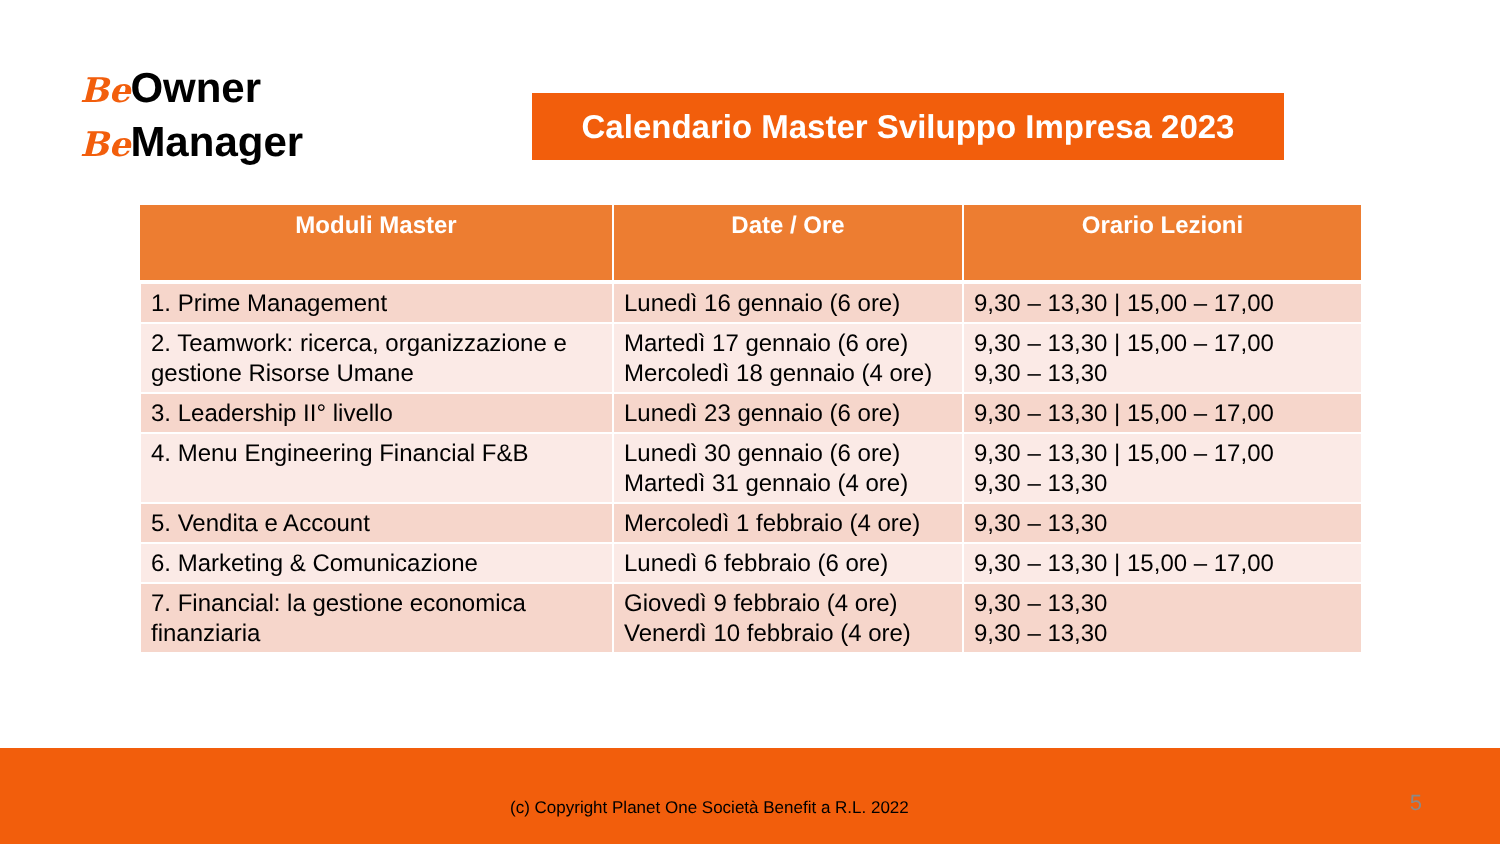Be Owner
Be Manager
Calendario Master Sviluppo Impresa 2023
| Moduli Master | Date / Ore | Orario Lezioni |
| --- | --- | --- |
| 1. Prime Management | Lunedì 16 gennaio (6 ore) | 9,30 – 13,30 / 15,00 – 17,00 |
| 2. Teamwork: ricerca, organizzazione e gestione Risorse Umane | Martedì 17 gennaio (6 ore) Mercoledì 18 gennaio (4 ore) | 9,30 – 13,30 / 15,00 – 17,00 9,30 – 13,30 |
| 3. Leadership II° livello | Lunedì 23 gennaio (6 ore) | 9,30 – 13,30 / 15,00 – 17,00 |
| 4. Menu Engineering Financial F&B | Lunedì 30 gennaio (6 ore) Martedì 31 gennaio (4 ore) | 9,30 – 13,30 / 15,00 – 17,00 9,30 – 13,30 |
| 5. Vendita e Account | Mercoledì 1 febbraio (4 ore) | 9,30 – 13,30 |
| 6. Marketing & Comunicazione | Lunedì 6 febbraio (6 ore) | 9,30 – 13,30 / 15,00 – 17,00 |
| 7. Financial: la gestione economica finanziaria | Giovedì 9 febbraio (4 ore) Venerdì 10 febbraio (4 ore) | 9,30 – 13,30 9,30 – 13,30 |
(c) Copyright Planet One Società Benefit a R.L. 2022
5